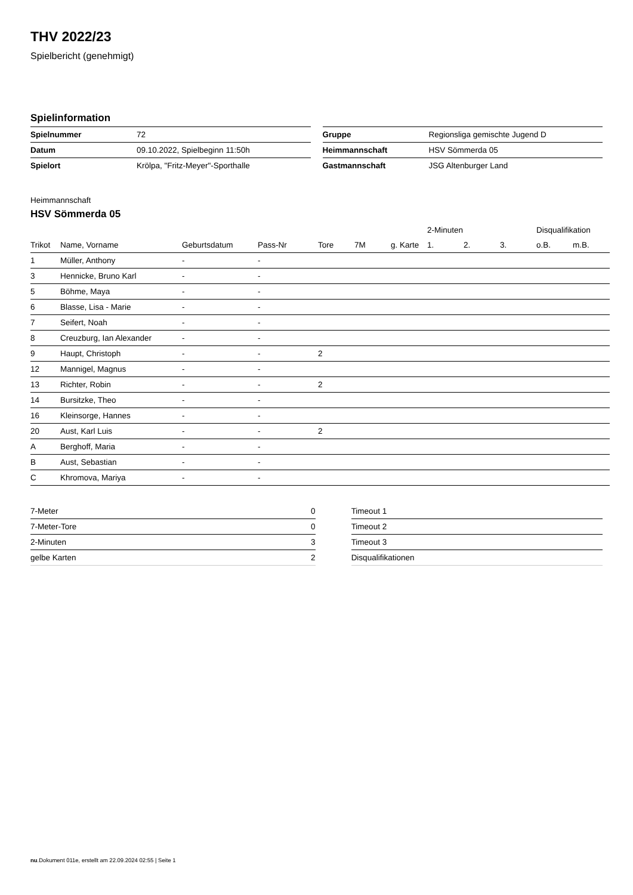THV 2022/23
Spielbericht (genehmigt)
Spielinformation
| Spielnummer | 72 |
| Datum | 09.10.2022, Spielbeginn 11:50h |
| Spielort | Krölpa, "Fritz-Meyer"-Sporthalle |
| Gruppe | Regionsliga gemischte Jugend D |
| Heimmannschaft | HSV Sömmerda 05 |
| Gastmannschaft | JSG Altenburger Land |
Heimmannschaft
HSV Sömmerda 05
| | | | | | | | 2-Minuten | | | Disqualifikation | |
| --- | --- | --- | --- | --- | --- | --- | --- | --- | --- | --- | --- |
| Trikot | Name, Vorname | Geburtsdatum | Pass-Nr | Tore | 7M | g. Karte | 1. | 2. | 3. | o.B. | m.B. |
| 1 | Müller, Anthony | - | - | | | | | | | | |
| 3 | Hennicke, Bruno Karl | - | - | | | | | | | | |
| 5 | Böhme, Maya | - | - | | | | | | | | |
| 6 | Blasse, Lisa - Marie | - | - | | | | | | | | |
| 7 | Seifert, Noah | - | - | | | | | | | | |
| 8 | Creuzburg, Ian Alexander | - | - | | | | | | | | |
| 9 | Haupt, Christoph | - | - | 2 | | | | | | | |
| 12 | Mannigel, Magnus | - | - | | | | | | | | |
| 13 | Richter, Robin | - | - | 2 | | | | | | | |
| 14 | Bursitzke, Theo | - | - | | | | | | | | |
| 16 | Kleinsorge, Hannes | - | - | | | | | | | | |
| 20 | Aust, Karl Luis | - | - | 2 | | | | | | | |
| A | Berghoff, Maria | - | - | | | | | | | | |
| B | Aust, Sebastian | - | - | | | | | | | | |
| C | Khromova, Mariya | - | - | | | | | | | | |
| 7-Meter | 0 |
| 7-Meter-Tore | 0 |
| 2-Minuten | 3 |
| gelbe Karten | 2 |
| Timeout 1 |
| Timeout 2 |
| Timeout 3 |
| Disqualifikationen |
nu.Dokument 011e, erstellt am 22.09.2024 02:55 | Seite 1